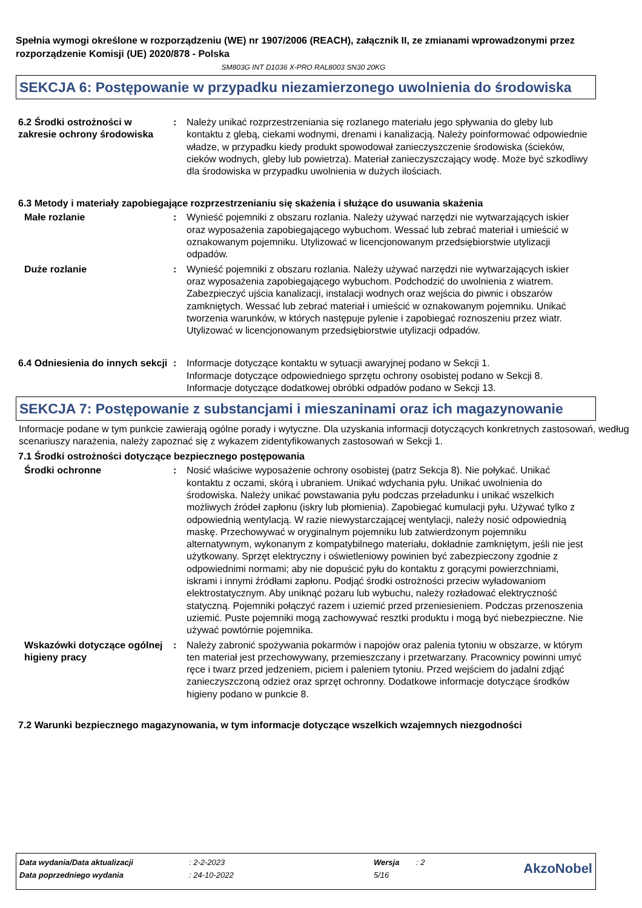Spełnia wymogi określone w rozporządzeniu (WE) nr 1907/2006 (REACH), załącznik II, ze zmianami wprowadzonymi przez rozporządzenie Komisji (UE) 2020/878 - Polska
SM803G INT D1036 X-PRO RAL8003 SN30 20KG
SEKCJA 6: Postępowanie w przypadku niezamierzonego uwolnienia do środowiska
| 6.2 Środki ostrożności w zakresie ochrony środowiska | : | Należy unikać rozprzestrzeniania się rozlanego materiału jego spływania do gleby lub kontaktu z glebą, ciekami wodnymi, drenami i kanalizacją. Należy poinformować odpowiednie władze, w przypadku kiedy produkt spowodował zanieczyszczenie środowiska (ścieków, cieków wodnych, gleby lub powietrza). Materiał zanieczyszczający wodę. Może być szkodliwy dla środowiska w przypadku uwolnienia w dużych ilościach. |
6.3 Metody i materiały zapobiegające rozprzestrzenianiu się skażenia i służące do usuwania skażenia
| Małe rozlanie | : | Wynieść pojemniki z obszaru rozlania. Należy używać narzędzi nie wytwarzających iskier oraz wyposażenia zapobiegającego wybuchom. Wessać lub zebrać materiał i umieścić w oznakowanym pojemniku. Utylizować w licencjonowanym przedsiębiorstwie utylizacji odpadów. |
| Duże rozlanie | : | Wynieść pojemniki z obszaru rozlania. Należy używać narzędzi nie wytwarzających iskier oraz wyposażenia zapobiegającego wybuchom. Podchodzić do uwolnienia z wiatrem. Zabezpieczyć ujścia kanalizacji, instalacji wodnych oraz wejścia do piwnic i obszarów zamkniętych. Wessać lub zebrać materiał i umieścić w oznakowanym pojemniku. Unikać tworzenia warunków, w których następuje pylenie i zapobiegać roznoszeniu przez wiatr. Utylizować w licencjonowanym przedsiębiorstwie utylizacji odpadów. |
| 6.4 Odniesienia do innych sekcji | : | Informacje dotyczące kontaktu w sytuacji awaryjnej podano w Sekcji 1. Informacje dotyczące odpowiedniego sprzętu ochrony osobistej podano w Sekcji 8. Informacje dotyczące dodatkowej obróbki odpadów podano w Sekcji 13. |
SEKCJA 7: Postępowanie z substancjami i mieszaninami oraz ich magazynowanie
Informacje podane w tym punkcie zawierają ogólne porady i wytyczne. Dla uzyskania informacji dotyczących konkretnych zastosowań, według scenariuszy narażenia, należy zapoznać się z wykazem zidentyfikowanych zastosowań w Sekcji 1.
7.1 Środki ostrożności dotyczące bezpiecznego postępowania
| Środki ochronne | : | Nosić właściwe wyposażenie ochrony osobistej (patrz Sekcja 8). Nie połykać. Unikać kontaktu z oczami, skórą i ubraniem. Unikać wdychania pyłu. Unikać uwolnienia do środowiska. Należy unikać powstawania pyłu podczas przeładunku i unikać wszelkich możliwych źródeł zapłonu (iskry lub płomienia). Zapobiegać kumulacji pyłu. Używać tylko z odpowiednią wentylacją. W razie niewystarczającej wentylacji, należy nosić odpowiednią maskę. Przechowywać w oryginalnym pojemniku lub zatwierdzonym pojemniku alternatywnym, wykonanym z kompatybilnego materiału, dokładnie zamkniętym, jeśli nie jest użytkowany. Sprzęt elektryczny i oświetleniowy powinien być zabezpieczony zgodnie z odpowiednimi normami; aby nie dopuścić pyłu do kontaktu z gorącymi powierzchniami, iskrami i innymi źródłami zapłonu. Podjąć środki ostrożności przeciw wyładowaniom elektrostatycznym. Aby uniknąć pożaru lub wybuchu, należy rozładować elektryczność statyczną. Pojemniki połączyć razem i uziemić przed przeniesieniem. Podczas przenoszenia uziemić. Puste pojemniki mogą zachowywać resztki produktu i mogą być niebezpieczne. Nie używać powtórnie pojemnika. |
| Wskazówki dotyczące ogólnej higieny pracy | : | Należy zabronić spożywania pokarmów i napojów oraz palenia tytoniu w obszarze, w którym ten materiał jest przechowywany, przemieszczany i przetwarzany. Pracownicy powinni umyć ręce i twarz przed jedzeniem, piciem i paleniem tytoniu. Przed wejściem do jadalni zdjąć zanieczyszczoną odzież oraz sprzęt ochronny. Dodatkowe informacje dotyczące środków higieny podano w punkcie 8. |
7.2 Warunki bezpiecznego magazynowania, w tym informacje dotyczące wszelkich wzajemnych niezgodności
| Data wydania/Data aktualizacji | : 2-2-2023 | Wersja | : 2 | AkzoNobel |
| Data poprzedniego wydania | : 24-10-2022 | 5/16 | | |